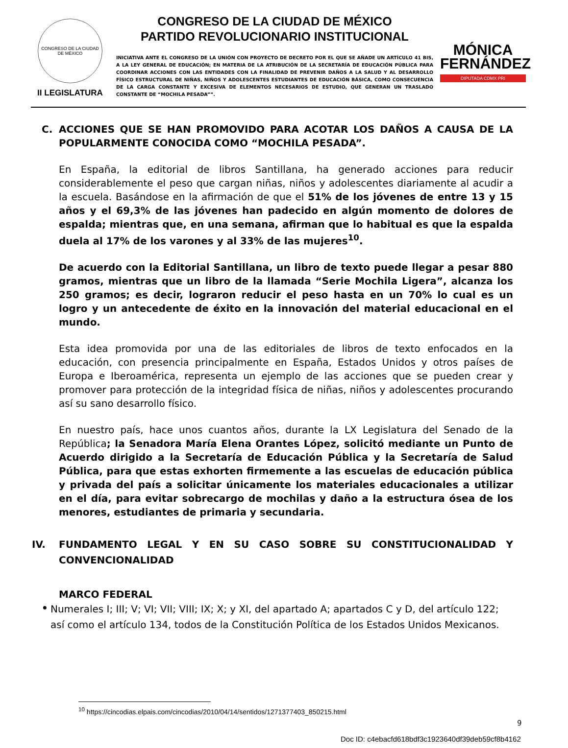CONGRESO DE LA CIUDAD DE MÉXICO
II LEGISLATURA
CONGRESO DE LA CIUDAD DE MÉXICO
PARTIDO REVOLUCIONARIO INSTITUCIONAL
INICIATIVA ANTE EL CONGRESO DE LA UNIÓN CON PROYECTO DE DECRETO POR EL QUE SE AÑADE UN ARTÍCULO 41 BIS, A LA LEY GENERAL DE EDUCACIÓN; EN MATERIA DE LA ATRIBUCIÓN DE LA SECRETARÍA DE EDUCACIÓN PÚBLICA PARA COORDINAR ACCIONES CON LAS ENTIDADES CON LA FINALIDAD DE PREVENIR DAÑOS A LA SALUD Y AL DESARROLLO FÍSICO ESTRUCTURAL DE NIÑAS, NIÑOS Y ADOLESCENTES ESTUDIANTES DE EDUCACIÓN BÁSICA, COMO CONSECUENCIA DE LA CARGA CONSTANTE Y EXCESIVA DE ELEMENTOS NECESARIOS DE ESTUDIO, QUE GENERAN UN TRASLADO CONSTANTE DE “MOCHILA PESADA””.
MÓNICA
FERNÁNDEZ
DIPUTADA CDMX PRI
C. ACCIONES QUE SE HAN PROMOVIDO PARA ACOTAR LOS DAÑOS A CAUSA DE LA POPULARMENTE CONOCIDA COMO “MOCHILA PESADA”.
En España, la editorial de libros Santillana, ha generado acciones para reducir considerablemente el peso que cargan niñas, niños y adolescentes diariamente al acudir a la escuela. Basándose en la afirmación de que el 51% de los jóvenes de entre 13 y 15 años y el 69,3% de las jóvenes han padecido en algún momento de dolores de espalda; mientras que, en una semana, afirman que lo habitual es que la espalda duela al 17% de los varones y al 33% de las mujeres<sup>10</sup>.
De acuerdo con la Editorial Santillana, un libro de texto puede llegar a pesar 880 gramos, mientras que un libro de la llamada “Serie Mochila Ligera”, alcanza los 250 gramos; es decir, lograron reducir el peso hasta en un 70% lo cual es un logro y un antecedente de éxito en la innovación del material educacional en el mundo.
Esta idea promovida por una de las editoriales de libros de texto enfocados en la educación, con presencia principalmente en España, Estados Unidos y otros países de Europa e Iberoamérica, representa un ejemplo de las acciones que se pueden crear y promover para protección de la integridad física de niñas, niños y adolescentes procurando así su sano desarrollo físico.
En nuestro país, hace unos cuantos años, durante la LX Legislatura del Senado de la República; la Senadora María Elena Orantes López, solicitó mediante un Punto de Acuerdo dirigido a la Secretaría de Educación Pública y la Secretaría de Salud Pública, para que estas exhorten firmemente a las escuelas de educación pública y privada del país a solicitar únicamente los materiales educacionales a utilizar en el día, para evitar sobrecargo de mochilas y daño a la estructura ósea de los menores, estudiantes de primaria y secundaria.
IV. FUNDAMENTO LEGAL Y EN SU CASO SOBRE SU CONSTITUCIONALIDAD Y CONVENCIONALIDAD
MARCO FEDERAL
• Numerales I; III; V; VI; VII; VIII; IX; X; y XI, del apartado A; apartados C y D, del artículo 122; así como el artículo 134, todos de la Constitución Política de los Estados Unidos Mexicanos.
<sup>10</sup> https://cincodias.elpais.com/cincodias/2010/04/14/sentidos/1271377403_850215.html
9
Doc ID: c4ebacfd618bdf3c1923640df39deb59cf8b4162